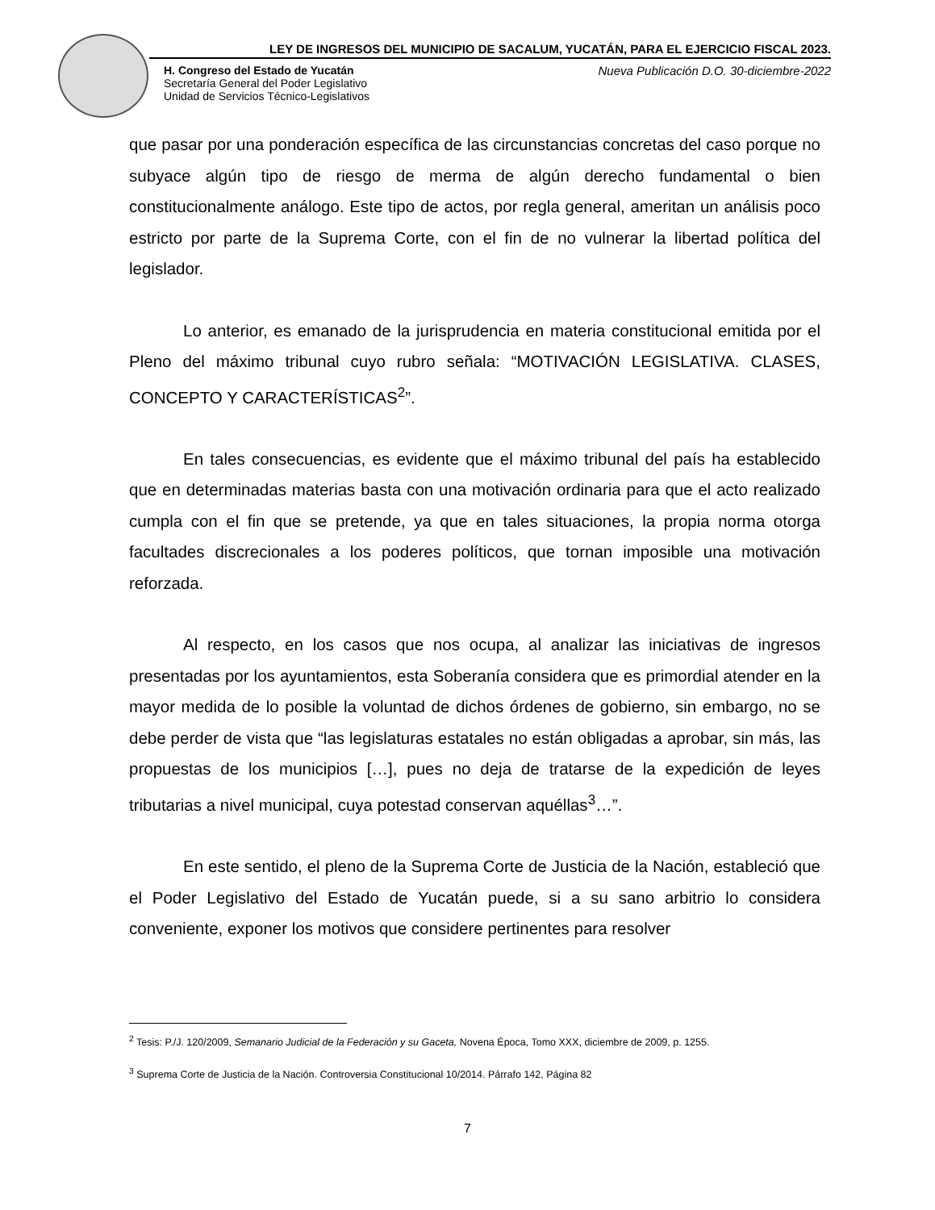LEY DE INGRESOS DEL MUNICIPIO DE SACALUM, YUCATÁN, PARA EL EJERCICIO FISCAL 2023.
H. Congreso del Estado de Yucatán
Secretaría General del Poder Legislativo
Unidad de Servicios Técnico-Legislativos
Nueva Publicación D.O. 30-diciembre-2022
que pasar por una ponderación específica de las circunstancias concretas del caso porque no subyace algún tipo de riesgo de merma de algún derecho fundamental o bien constitucionalmente análogo. Este tipo de actos, por regla general, ameritan un análisis poco estricto por parte de la Suprema Corte, con el fin de no vulnerar la libertad política del legislador.
Lo anterior, es emanado de la jurisprudencia en materia constitucional emitida por el Pleno del máximo tribunal cuyo rubro señala: “MOTIVACIÓN LEGISLATIVA. CLASES, CONCEPTO Y CARACTERÍSTICAS<sup>2</sup>”.
En tales consecuencias, es evidente que el máximo tribunal del país ha establecido que en determinadas materias basta con una motivación ordinaria para que el acto realizado cumpla con el fin que se pretende, ya que en tales situaciones, la propia norma otorga facultades discrecionales a los poderes políticos, que tornan imposible una motivación reforzada.
Al respecto, en los casos que nos ocupa, al analizar las iniciativas de ingresos presentadas por los ayuntamientos, esta Soberanía considera que es primordial atender en la mayor medida de lo posible la voluntad de dichos órdenes de gobierno, sin embargo, no se debe perder de vista que “las legislaturas estatales no están obligadas a aprobar, sin más, las propuestas de los municipios […], pues no deja de tratarse de la expedición de leyes tributarias a nivel municipal, cuya potestad conservan aquéllas<sup>3</sup>…”.
En este sentido, el pleno de la Suprema Corte de Justicia de la Nación, estableció que el Poder Legislativo del Estado de Yucatán puede, si a su sano arbitrio lo considera conveniente, exponer los motivos que considere pertinentes para resolver
<sup>2</sup> Tesis: P./J. 120/2009, Semanario Judicial de la Federación y su Gaceta, Novena Época, Tomo XXX, diciembre de 2009, p. 1255.
<sup>3</sup> Suprema Corte de Justicia de la Nación. Controversia Constitucional 10/2014. Párrafo 142, Página 82
7